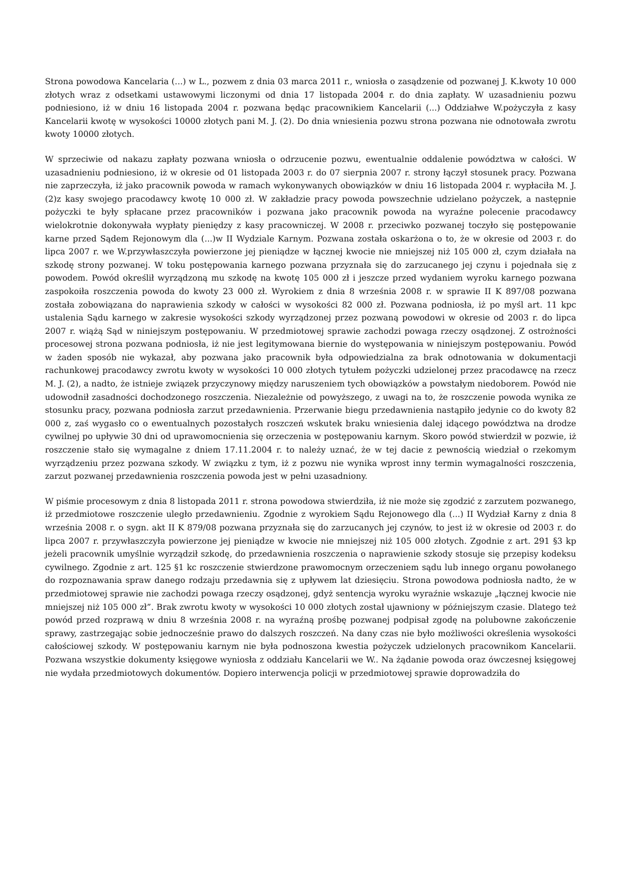Strona powodowa Kancelaria (...) w L., pozwem z dnia 03 marca 2011 r., wniosła o zasądzenie od pozwanej J. K.kwoty 10 000 złotych wraz z odsetkami ustawowymi liczonymi od dnia 17 listopada 2004 r. do dnia zapłaty. W uzasadnieniu pozwu podniesiono, iż w dniu 16 listopada 2004 r. pozwana będąc pracownikiem Kancelarii (...) Oddziałwe W.pożyczyła z kasy Kancelarii kwotę w wysokości 10000 złotych pani M. J. (2). Do dnia wniesienia pozwu strona pozwana nie odnotowała zwrotu kwoty 10000 złotych.
W sprzeciwie od nakazu zapłaty pozwana wniosła o odrzucenie pozwu, ewentualnie oddalenie powództwa w całości. W uzasadnieniu podniesiono, iż w okresie od 01 listopada 2003 r. do 07 sierpnia 2007 r. strony łączył stosunek pracy. Pozwana nie zaprzeczyła, iż jako pracownik powoda w ramach wykonywanych obowiązków w dniu 16 listopada 2004 r. wypłaciła M. J. (2)z kasy swojego pracodawcy kwotę 10 000 zł. W zakładzie pracy powoda powszechnie udzielano pożyczek, a następnie pożyczki te były spłacane przez pracowników i pozwana jako pracownik powoda na wyraźne polecenie pracodawcy wielokrotnie dokonywała wypłaty pieniędzy z kasy pracowniczej. W 2008 r. przeciwko pozwanej toczyło się postępowanie karne przed Sądem Rejonowym dla (...)w II Wydziale Karnym. Pozwana została oskarżona o to, że w okresie od 2003 r. do lipca 2007 r. we W.przywłaszczyła powierzone jej pieniądze w łącznej kwocie nie mniejszej niż 105 000 zł, czym działała na szkodę strony pozwanej. W toku postępowania karnego pozwana przyznała się do zarzucanego jej czynu i pojednała się z powodem. Powód określił wyrządzoną mu szkodę na kwotę 105 000 zł i jeszcze przed wydaniem wyroku karnego pozwana zaspokoiła roszczenia powoda do kwoty 23 000 zł. Wyrokiem z dnia 8 września 2008 r. w sprawie II K 897/08 pozwana została zobowiązana do naprawienia szkody w całości w wysokości 82 000 zł. Pozwana podniosła, iż po myśl art. 11 kpc ustalenia Sądu karnego w zakresie wysokości szkody wyrządzonej przez pozwaną powodowi w okresie od 2003 r. do lipca 2007 r. wiążą Sąd w niniejszym postępowaniu. W przedmiotowej sprawie zachodzi powaga rzeczy osądzonej. Z ostrożności procesowej strona pozwana podniosła, iż nie jest legitymowana biernie do występowania w niniejszym postępowaniu. Powód w żaden sposób nie wykazał, aby pozwana jako pracownik była odpowiedzialna za brak odnotowania w dokumentacji rachunkowej pracodawcy zwrotu kwoty w wysokości 10 000 złotych tytułem pożyczki udzielonej przez pracodawcę na rzecz M. J. (2), a nadto, że istnieje związek przyczynowy między naruszeniem tych obowiązków a powstałym niedoborem. Powód nie udowodnił zasadności dochodzonego roszczenia. Niezależnie od powyższego, z uwagi na to, że roszczenie powoda wynika ze stosunku pracy, pozwana podniosła zarzut przedawnienia. Przerwanie biegu przedawnienia nastąpiło jedynie co do kwoty 82 000 z, zaś wygasło co o ewentualnych pozostałych roszczeń wskutek braku wniesienia dalej idącego powództwa na drodze cywilnej po upływie 30 dni od uprawomocnienia się orzeczenia w postępowaniu karnym. Skoro powód stwierdził w pozwie, iż roszczenie stało się wymagalne z dniem 17.11.2004 r. to należy uznać, że w tej dacie z pewnością wiedział o rzekomym wyrządzeniu przez pozwana szkody. W związku z tym, iż z pozwu nie wynika wprost inny termin wymagalności roszczenia, zarzut pozwanej przedawnienia roszczenia powoda jest w pełni uzasadniony.
W piśmie procesowym z dnia 8 listopada 2011 r. strona powodowa stwierdziła, iż nie może się zgodzić z zarzutem pozwanego, iż przedmiotowe roszczenie uległo przedawnieniu. Zgodnie z wyrokiem Sądu Rejonowego dla (...) II Wydział Karny z dnia 8 września 2008 r. o sygn. akt II K 879/08 pozwana przyznała się do zarzucanych jej czynów, to jest iż w okresie od 2003 r. do lipca 2007 r. przywłaszczyła powierzone jej pieniądze w kwocie nie mniejszej niż 105 000 złotych. Zgodnie z art. 291 §3 kp jeżeli pracownik umyślnie wyrządził szkodę, do przedawnienia roszczenia o naprawienie szkody stosuje się przepisy kodeksu cywilnego. Zgodnie z art. 125 §1 kc roszczenie stwierdzone prawomocnym orzeczeniem sądu lub innego organu powołanego do rozpoznawania spraw danego rodzaju przedawnia się z upływem lat dziesięciu. Strona powodowa podniosła nadto, że w przedmiotowej sprawie nie zachodzi powaga rzeczy osądzonej, gdyż sentencja wyroku wyraźnie wskazuje „łącznej kwocie nie mniejszej niż 105 000 zł”. Brak zwrotu kwoty w wysokości 10 000 złotych został ujawniony w późniejszym czasie. Dlatego też powód przed rozprawą w dniu 8 września 2008 r. na wyraźną prośbę pozwanej podpisał zgodę na polubowne zakończenie sprawy, zastrzegając sobie jednocześnie prawo do dalszych roszczeń. Na dany czas nie było możliwości określenia wysokości całościowej szkody. W postępowaniu karnym nie była podnoszona kwestia pożyczek udzielonych pracownikom Kancelarii. Pozwana wszystkie dokumenty księgowe wyniosła z oddziału Kancelarii we W.. Na żądanie powoda oraz ówczesnej księgowej nie wydała przedmiotowych dokumentów. Dopiero interwencja policji w przedmiotowej sprawie doprowadziła do